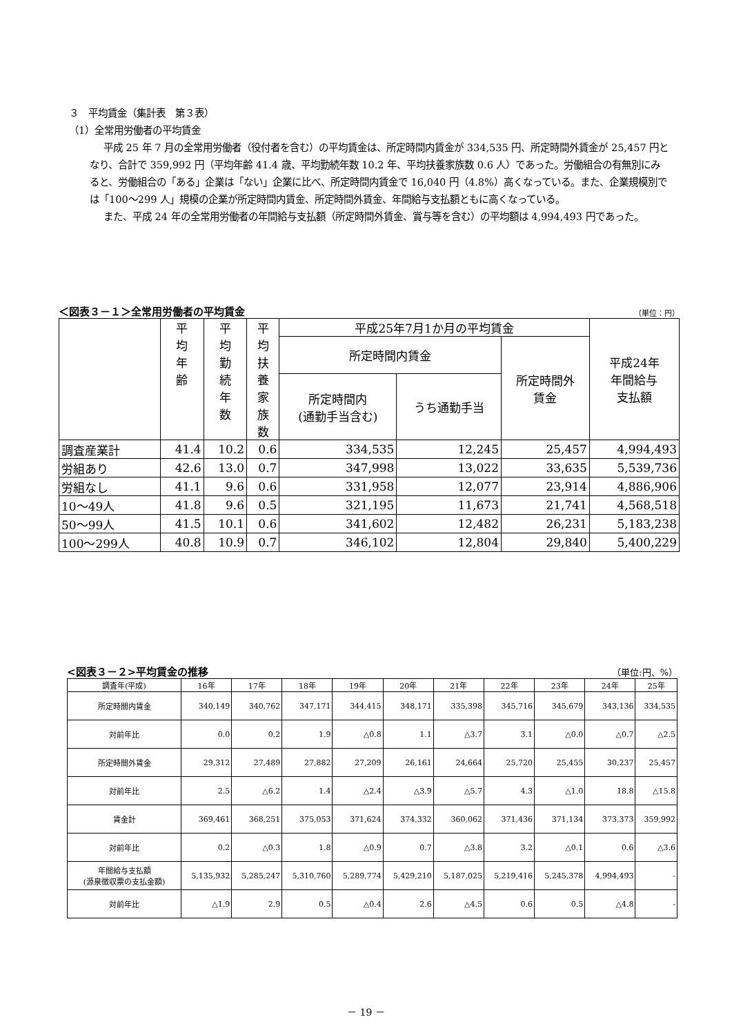３　平均賃金（集計表　第３表）
（1）全常用労働者の平均賃金
平成 25 年 7 月の全常用労働者（役付者を含む）の平均賃金は、所定時間内賃金が 334,535 円、所定時間外賃金が 25,457 円となり、合計で 359,992 円（平均年齢 41.4 歳、平均勤続年数 10.2 年、平均扶養家族数 0.6 人）であった。労働組合の有無別にみると、労働組合の「ある」企業は「ない」企業に比べ、所定時間内賃金で 16,040 円（4.8%）高くなっている。また、企業規模別では「100～299 人」規模の企業が所定時間内賃金、所定時間外賃金、年間給与支払額ともに高くなっている。
また、平成 24 年の全常用労働者の年間給与支払額（所定時間外賃金、賞与等を含む）の平均額は 4,994,493 円であった。
＜図表３－１＞全常用労働者の平均賃金 （単位：円）
| | 平 均 年 齢 | 平 均 勤 続 年 数 | 平 均 扶 養 家 族 数 | 平成25年7月1か月の平均賃金 | | | 平成24年 年間給与 支払額 |
| --- | --- | --- | --- | --- | --- | --- | --- |
| | | | | 所定時間内賃金 | | 所定時間外 賃金 | |
| | | | | 所定時間内 (通勤手当含む) | うち通勤手当 | | |
| 調査産業計 | 41.4 | 10.2 | 0.6 | 334,535 | 12,245 | 25,457 | 4,994,493 |
| 労組あり | 42.6 | 13.0 | 0.7 | 347,998 | 13,022 | 33,635 | 5,539,736 |
| 労組なし | 41.1 | 9.6 | 0.6 | 331,958 | 12,077 | 23,914 | 4,886,906 |
| 10～49人 | 41.8 | 9.6 | 0.5 | 321,195 | 11,673 | 21,741 | 4,568,518 |
| 50～99人 | 41.5 | 10.1 | 0.6 | 341,602 | 12,482 | 26,231 | 5,183,238 |
| 100～299人 | 40.8 | 10.9 | 0.7 | 346,102 | 12,804 | 29,840 | 5,400,229 |
<図表３－２>平均賃金の推移 （単位:円、%）
| 調査年(平成) | 16年 | 17年 | 18年 | 19年 | 20年 | 21年 | 22年 | 23年 | 24年 | 25年 |
| --- | --- | --- | --- | --- | --- | --- | --- | --- | --- | --- |
| 所定時間内賃金 | 340,149 | 340,762 | 347,171 | 344,415 | 348,171 | 335,398 | 345,716 | 345,679 | 343,136 | 334,535 |
| 対前年比 | 0.0 | 0.2 | 1.9 | △0.8 | 1.1 | △3.7 | 3.1 | △0.0 | △0.7 | △2.5 |
| 所定時間外賃金 | 29,312 | 27,489 | 27,882 | 27,209 | 26,161 | 24,664 | 25,720 | 25,455 | 30,237 | 25,457 |
| 対前年比 | 2.5 | △6.2 | 1.4 | △2.4 | △3.9 | △5.7 | 4.3 | △1.0 | 18.8 | △15.8 |
| 賃金計 | 369,461 | 368,251 | 375,053 | 371,624 | 374,332 | 360,062 | 371,436 | 371,134 | 373,373 | 359,992 |
| 対前年比 | 0.2 | △0.3 | 1.8 | △0.9 | 0.7 | △3.8 | 3.2 | △0.1 | 0.6 | △3.6 |
| 年間給与支払額 (源泉徴収票の支払金額) | 5,135,932 | 5,285,247 | 5,310,760 | 5,289,774 | 5,429,210 | 5,187,025 | 5,219,416 | 5,245,378 | 4,994,493 | - |
| 対前年比 | △1.9 | 2.9 | 0.5 | △0.4 | 2.6 | △4.5 | 0.6 | 0.5 | △4.8 | - |
－ 19 －